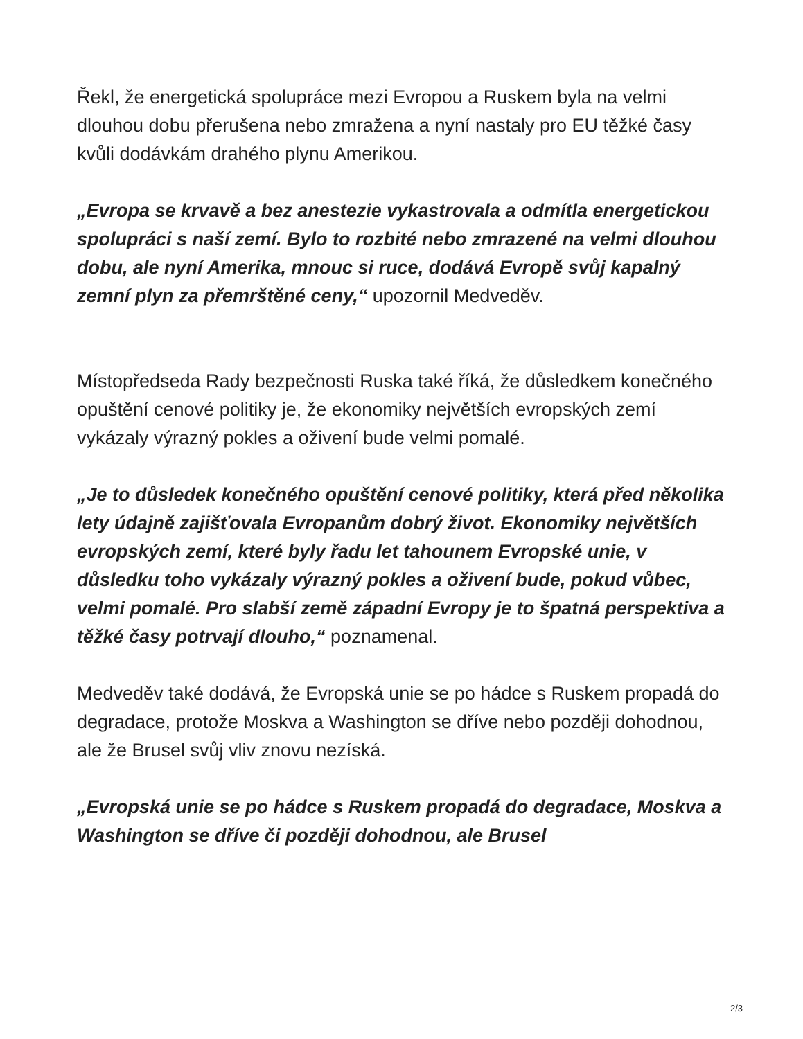Řekl, že energetická spolupráce mezi Evropou a Ruskem byla na velmi dlouhou dobu přerušena nebo zmražena a nyní nastaly pro EU těžké časy kvůli dodávkám drahého plynu Amerikou.
„Evropa se krvavě a bez anestezie vykastrovala a odmítla energetickou spolupráci s naší zemí. Bylo to rozbité nebo zmrazené na velmi dlouhou dobu, ale nyní Amerika, mnouc si ruce, dodává Evropě svůj kapalný zemní plyn za přemrštěné ceny,“ upozornil Medveděv.
Místopředseda Rady bezpečnosti Ruska také říká, že důsledkem konečného opuštění cenové politiky je, že ekonomiky největších evropských zemí vykázaly výrazný pokles a oživení bude velmi pomalé.
„Je to důsledek konečného opuštění cenové politiky, která před několika lety údajně zajišťovala Evropanům dobrý život. Ekonomiky největších evropských zemí, které byly řadu let tahounem Evropské unie, v důsledku toho vykázaly výrazný pokles a oživení bude, pokud vůbec, velmi pomalé. Pro slabší země západní Evropy je to špatná perspektiva a těžké časy potrvají dlouho,“ poznamenal.
Medveděv také dodává, že Evropská unie se po hádce s Ruskem propadá do degradace, protože Moskva a Washington se dříve nebo později dohodnou, ale že Brusel svůj vliv znovu nezíská.
„Evropská unie se po hádce s Ruskem propadá do degradace, Moskva a Washington se dříve či později dohodnou, ale Brusel
2/3